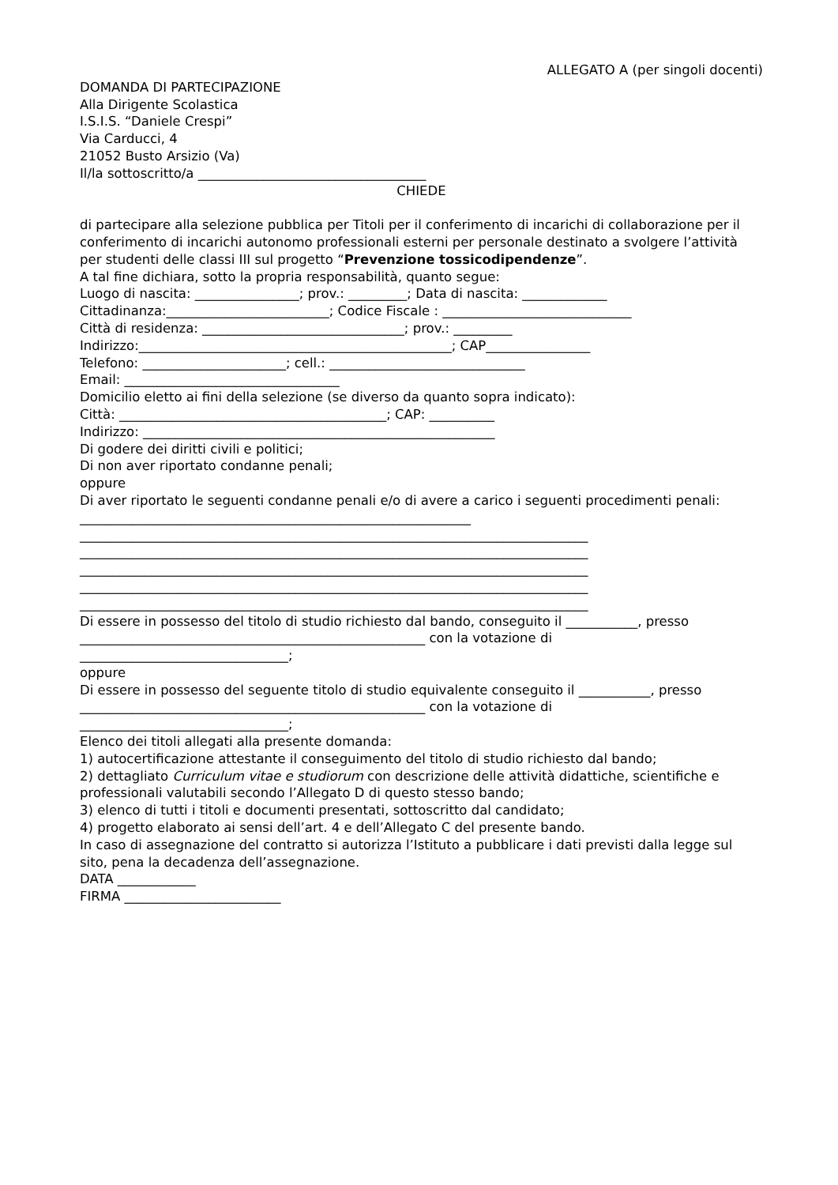ALLEGATO A (per singoli docenti)
DOMANDA DI PARTECIPAZIONE
Alla Dirigente Scolastica
I.S.I.S. “Daniele Crespi”
Via Carducci, 4
21052 Busto Arsizio (Va)
Il/la sottoscritto/a ___________________________________
CHIEDE
di partecipare alla selezione pubblica per Titoli per il conferimento di incarichi di collaborazione per il conferimento di incarichi autonomo professionali esterni per personale destinato a svolgere l’attività per studenti delle classi III sul progetto “Prevenzione tossicodipendenze”.
A tal fine dichiara, sotto la propria responsabilità, quanto segue:
Luogo di nascita: ________________; prov.: _________; Data di nascita: _____________
Cittadinanza:_________________________; Codice Fiscale : _____________________________
Città di residenza: _______________________________; prov.: _________
Indirizzo:________________________________________________; CAP________________
Telefono: ______________________; cell.: ______________________________
Email: _________________________________
Domicilio eletto ai fini della selezione (se diverso da quanto sopra indicato):
Città: _________________________________________; CAP: __________
Indirizzo: ______________________________________________________
Di godere dei diritti civili e politici;
Di non aver riportato condanne penali;
oppure
Di aver riportato le seguenti condanne penali e/o di avere a carico i seguenti procedimenti penali: ____________________________________________________________
______________________________________________________________________________
______________________________________________________________________________
______________________________________________________________________________
______________________________________________________________________________
______________________________________________________________________________
Di essere in possesso del titolo di studio richiesto dal bando, conseguito il ___________, presso _____________________________________________________ con la votazione di ________________________________;
oppure
Di essere in possesso del seguente titolo di studio equivalente conseguito il ___________, presso _____________________________________________________ con la votazione di ________________________________;
Elenco dei titoli allegati alla presente domanda:
1) autocertificazione attestante il conseguimento del titolo di studio richiesto dal bando;
2) dettagliato Curriculum vitae e studiorum con descrizione delle attività didattiche, scientifiche e professionali valutabili secondo l’Allegato D di questo stesso bando;
3) elenco di tutti i titoli e documenti presentati, sottoscritto dal candidato;
4) progetto elaborato ai sensi dell’art. 4 e dell’Allegato C del presente bando.
In caso di assegnazione del contratto si autorizza l’Istituto a pubblicare i dati previsti dalla legge sul sito, pena la decadenza dell’assegnazione.
DATA ____________
FIRMA ________________________